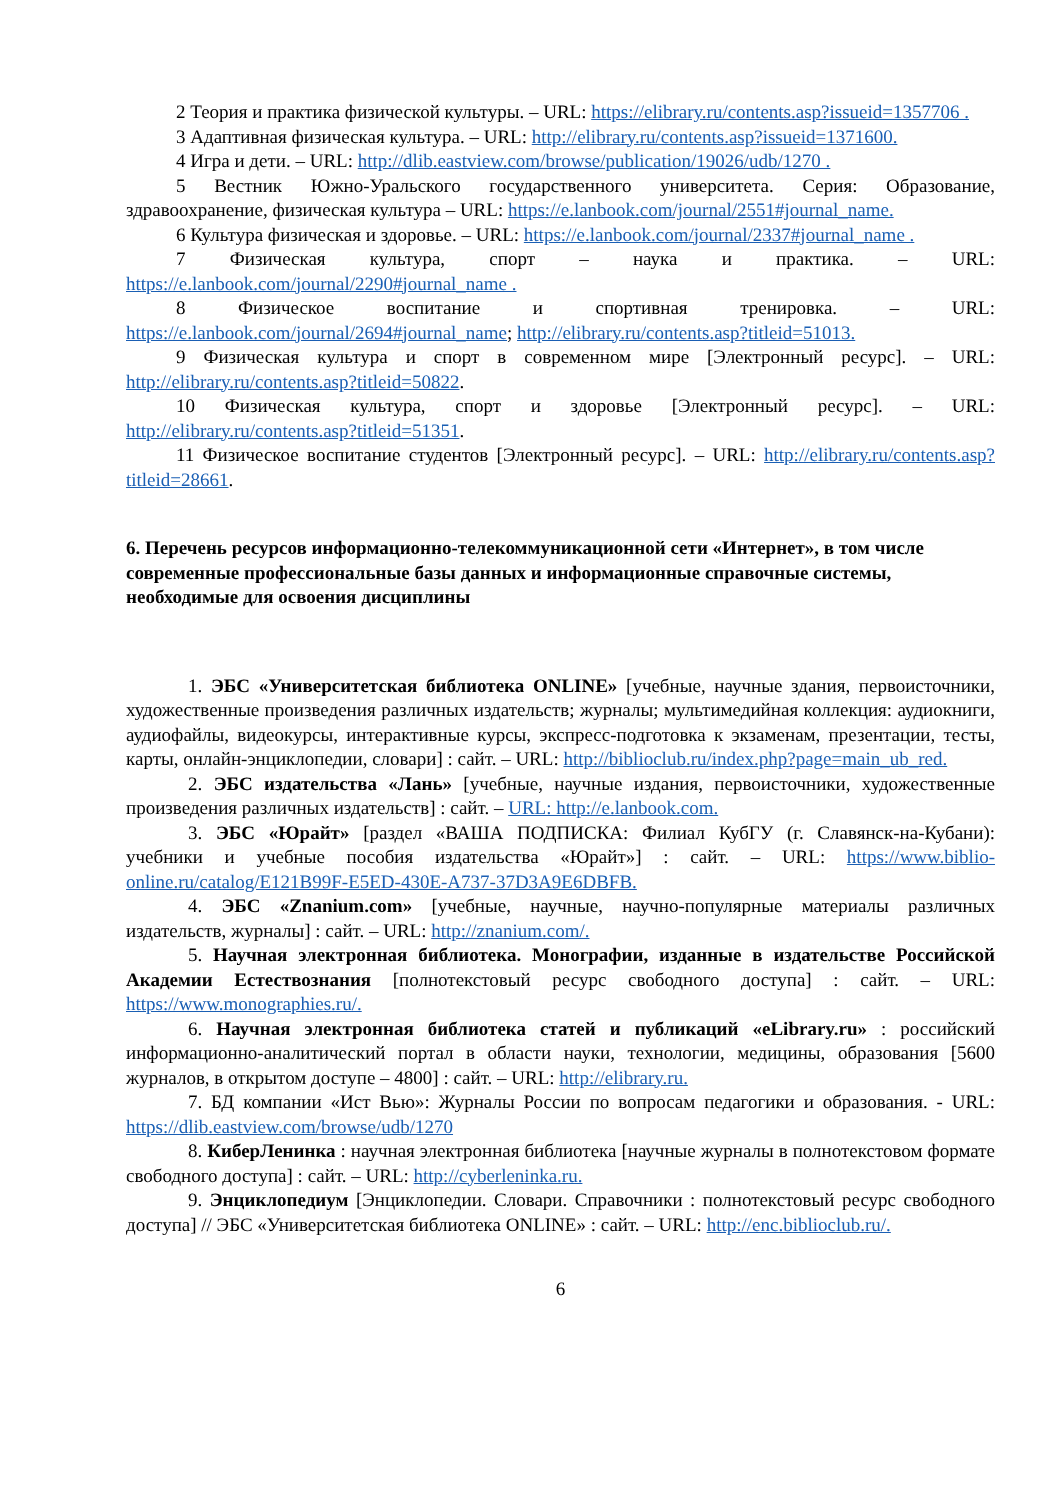2 Теория и практика физической культуры. – URL: https://elibrary.ru/contents.asp?issueid=1357706 .
3 Адаптивная физическая культура. – URL: http://elibrary.ru/contents.asp?issueid=1371600.
4 Игра и дети. – URL: http://dlib.eastview.com/browse/publication/19026/udb/1270 .
5 Вестник Южно-Уральского государственного университета. Серия: Образование, здравоохранение, физическая культура – URL: https://e.lanbook.com/journal/2551#journal_name.
6 Культура физическая и здоровье. – URL: https://e.lanbook.com/journal/2337#journal_name .
7 Физическая культура, спорт – наука и практика. – URL: https://e.lanbook.com/journal/2290#journal_name .
8 Физическое воспитание и спортивная тренировка. – URL: https://e.lanbook.com/journal/2694#journal_name; http://elibrary.ru/contents.asp?titleid=51013.
9 Физическая культура и спорт в современном мире [Электронный ресурс]. – URL: http://elibrary.ru/contents.asp?titleid=50822.
10 Физическая культура, спорт и здоровье [Электронный ресурс]. – URL: http://elibrary.ru/contents.asp?titleid=51351.
11 Физическое воспитание студентов [Электронный ресурс]. – URL: http://elibrary.ru/contents.asp?titleid=28661.
6. Перечень ресурсов информационно-телекоммуникационной сети «Интернет», в том числе современные профессиональные базы данных и информационные справочные системы, необходимые для освоения дисциплины
1. ЭБС «Университетская библиотека ONLINE» [учебные, научные здания, первоисточники, художественные произведения различных издательств; журналы; мультимедийная коллекция: аудиокниги, аудиофайлы, видеокурсы, интерактивные курсы, экспресс-подготовка к экзаменам, презентации, тесты, карты, онлайн-энциклопедии, словари] : сайт. – URL: http://biblioclub.ru/index.php?page=main_ub_red.
2. ЭБС издательства «Лань» [учебные, научные издания, первоисточники, художественные произведения различных издательств] : сайт. – URL: http://e.lanbook.com.
3. ЭБС «Юрайт» [раздел «ВАША ПОДПИСКА: Филиал КубГУ (г. Славянск-на-Кубани): учебники и учебные пособия издательства «Юрайт»] : сайт. – URL: https://www.biblio-online.ru/catalog/E121B99F-E5ED-430E-A737-37D3A9E6DBFB.
4. ЭБС «Znanium.com» [учебные, научные, научно-популярные материалы различных издательств, журналы] : сайт. – URL: http://znanium.com/.
5. Научная электронная библиотека. Монографии, изданные в издательстве Российской Академии Естествознания [полнотекстовый ресурс свободного доступа] : сайт. – URL: https://www.monographies.ru/.
6. Научная электронная библиотека статей и публикаций «eLibrary.ru» : российский информационно-аналитический портал в области науки, технологии, медицины, образования [5600 журналов, в открытом доступе – 4800] : сайт. – URL: http://elibrary.ru.
7. БД компании «Ист Вью»: Журналы России по вопросам педагогики и образования. - URL: https://dlib.eastview.com/browse/udb/1270
8. КиберЛенинка : научная электронная библиотека [научные журналы в полнотекстовом формате свободного доступа] : сайт. – URL: http://cyberleninka.ru.
9. Энциклопедиум [Энциклопедии. Словари. Справочники : полнотекстовый ресурс свободного доступа] // ЭБС «Университетская библиотека ONLINE» : сайт. – URL: http://enc.biblioclub.ru/.
6